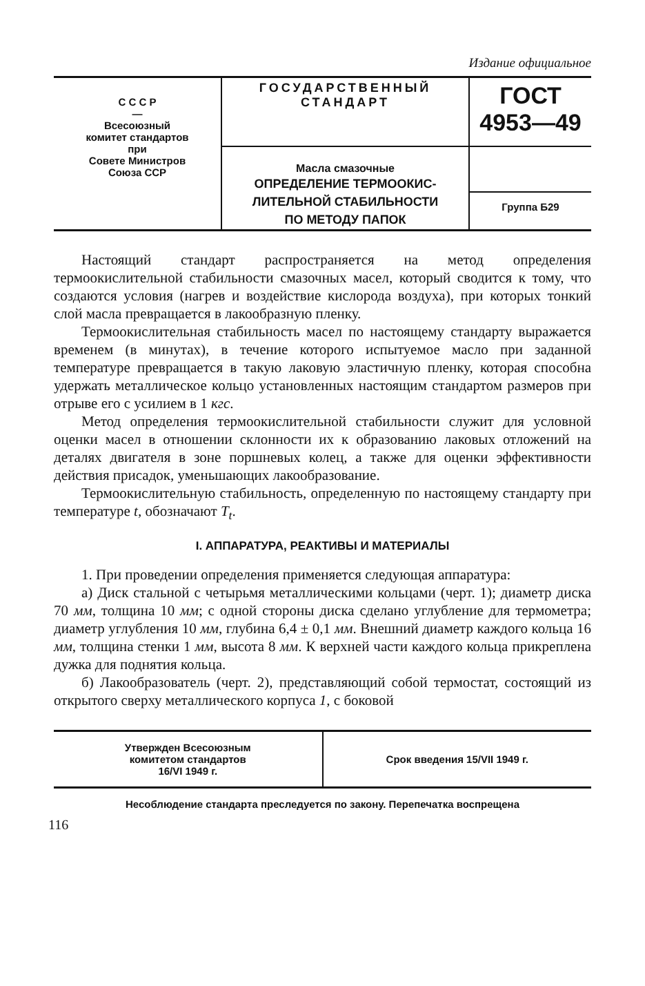Издание официальное
| С С С Р — Всесоюзный комитет стандартов при Совете Министров Союза ССР | ГОСУДАРСТВЕННЫЙ СТАНДАРТ | ГОСТ 4953—49 |
| | Масла смазочные ОПРЕДЕЛЕНИЕ ТЕРМООКИС- ЛИТЕЛЬНОЙ СТАБИЛЬНОСТИ ПО МЕТОДУ ПАПОК | |
| | | Группа Б29 |
Настоящий стандарт распространяется на метод определения термоокислительной стабильности смазочных масел, который сводится к тому, что создаются условия (нагрев и воздействие кислорода воздуха), при которых тонкий слой масла превращается в лакообразную пленку.
Термоокислительная стабильность масел по настоящему стандарту выражается временем (в минутах), в течение которого испытуемое масло при заданной температуре превращается в такую лаковую эластичную пленку, которая способна удержать металлическое кольцо установленных настоящим стандартом размеров при отрыве его с усилием в 1 кгс.
Метод определения термоокислительной стабильности служит для условной оценки масел в отношении склонности их к образованию лаковых отложений на деталях двигателя в зоне поршневых колец, а также для оценки эффективности действия присадок, уменьшающих лакообразование.
Термоокислительную стабильность, определенную по настоящему стандарту при температуре t, обозначают T<sub>t</sub>.
I. АППАРАТУРА, РЕАКТИВЫ И МАТЕРИАЛЫ
1. При проведении определения применяется следующая аппаратура:
а) Диск стальной с четырьмя металлическими кольцами (черт. 1); диаметр диска 70 мм, толщина 10 мм; с одной стороны диска сделано углубление для термометра; диаметр углубления 10 мм, глубина 6,4 ± 0,1 мм. Внешний диаметр каждого кольца 16 мм, толщина стенки 1 мм, высота 8 мм. К верхней части каждого кольца прикреплена дужка для поднятия кольца.
б) Лакообразователь (черт. 2), представляющий собой термостат, состоящий из открытого сверху металлического корпуса 1, с боковой
| Утвержден Всесоюзным комитетом стандартов 16/VI 1949 г. | Срок введения 15/VII 1949 г. |
Несоблюдение стандарта преследуется по закону. Перепечатка воспрещена
116